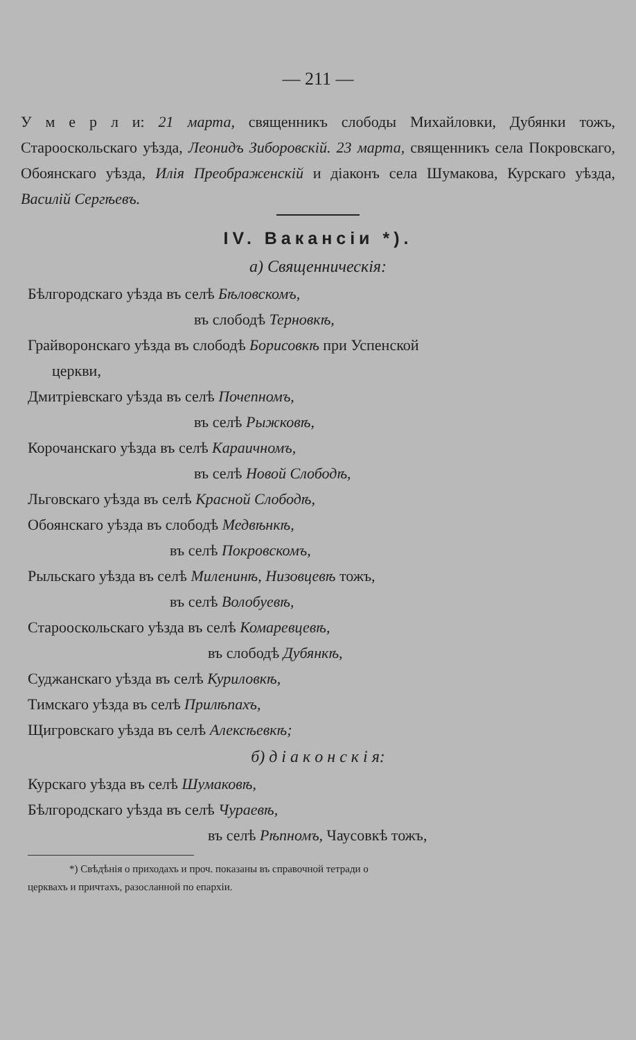— 211 —
У м е р л и: 21 марта, священникъ слободы Михайловки, Дубянки тожъ, Старооскольскаго уѣзда, Леонидъ Зиборовскій. 23 марта, священникъ села Покровскаго, Обоянскаго уѣзда, Илія Преображенскій и діаконъ села Шумакова, Курскаго уѣзда, Василій Сергѣевъ.
IV. Вакансіи *).
а) Священническія:
Бѣлгородскаго уѣзда въ селѣ Бѣловскомъ,
въ слободѣ Терновкѣ,
Грайворонскаго уѣзда въ слободѣ Борисовкѣ при Успенской
церкви,
Дмитріевскаго уѣзда въ селѣ Почепномъ,
въ селѣ Рыжковѣ,
Корочанскаго уѣзда въ селѣ Караичномъ,
въ селѣ Новой Слободѣ,
Льговскаго уѣзда въ селѣ Красной Слободѣ,
Обоянскаго уѣзда въ слободѣ Медвѣнкѣ,
въ селѣ Покровскомъ,
Рыльскаго уѣзда въ селѣ Миленинѣ, Низовцевѣ тожъ,
въ селѣ Волобуевѣ,
Старооскольскаго уѣзда въ селѣ Комаревцевѣ,
въ слободѣ Дубянкѣ,
Суджанскаго уѣзда въ селѣ Куриловкѣ,
Тимскаго уѣзда въ селѣ Прилѣпахъ,
Щигровскаго уѣзда въ селѣ Алексѣевкѣ;
б) д і а к о н с к і я:
Курскаго уѣзда въ селѣ Шумаковѣ,
Бѣлгородскаго уѣзда въ селѣ Чураевѣ,
въ селѣ Рѣпномъ, Чаусовкѣ тожъ,
*) Свѣдѣнія о приходахъ и проч. показаны въ справочной тетради о
церквахъ и причтахъ, разосланной по епархіи.